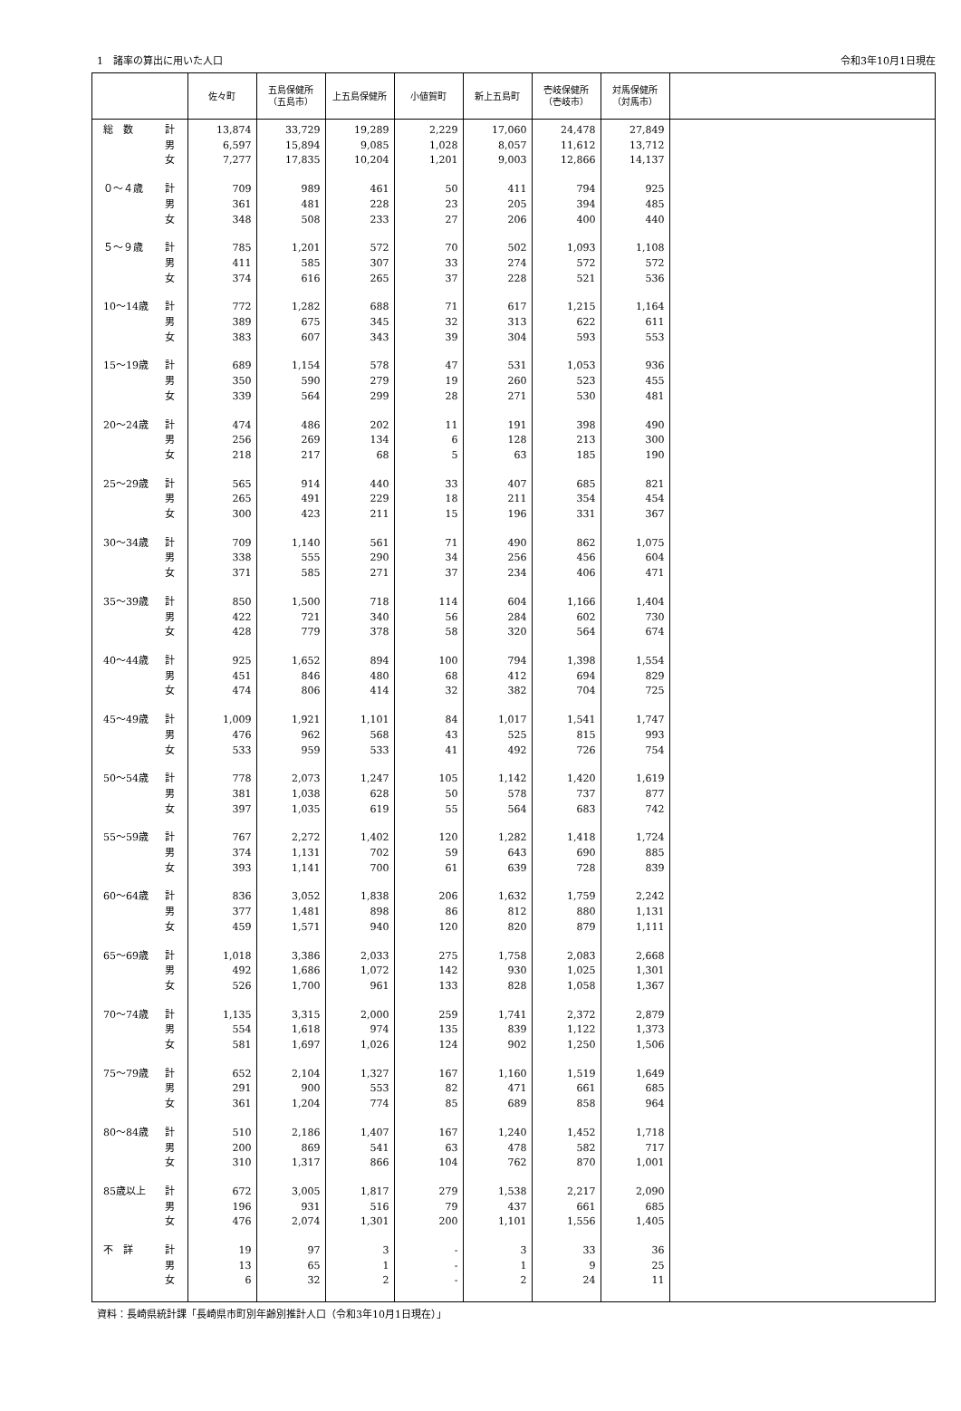1　諸率の算出に用いた人口 令和3年10月1日現在
| | | 佐々町 | 五島保健所 （五島市） | 上五島保健所 | 小値賀町 | 新上五島町 | 壱岐保健所 （壱岐市） | 対馬保健所 （対馬市） | |
| --- | --- | --- | --- | --- | --- | --- | --- | --- | --- |
| 総 数 | 計 | 13,874 | 33,729 | 19,289 | 2,229 | 17,060 | 24,478 | 27,849 | |
| | 男 | 6,597 | 15,894 | 9,085 | 1,028 | 8,057 | 11,612 | 13,712 | |
| | 女 | 7,277 | 17,835 | 10,204 | 1,201 | 9,003 | 12,866 | 14,137 | |
| ０～４歳 | 計 | 709 | 989 | 461 | 50 | 411 | 794 | 925 | |
| | 男 | 361 | 481 | 228 | 23 | 205 | 394 | 485 | |
| | 女 | 348 | 508 | 233 | 27 | 206 | 400 | 440 | |
| ５～９歳 | 計 | 785 | 1,201 | 572 | 70 | 502 | 1,093 | 1,108 | |
| | 男 | 411 | 585 | 307 | 33 | 274 | 572 | 572 | |
| | 女 | 374 | 616 | 265 | 37 | 228 | 521 | 536 | |
| 10～14歳 | 計 | 772 | 1,282 | 688 | 71 | 617 | 1,215 | 1,164 | |
| | 男 | 389 | 675 | 345 | 32 | 313 | 622 | 611 | |
| | 女 | 383 | 607 | 343 | 39 | 304 | 593 | 553 | |
| 15～19歳 | 計 | 689 | 1,154 | 578 | 47 | 531 | 1,053 | 936 | |
| | 男 | 350 | 590 | 279 | 19 | 260 | 523 | 455 | |
| | 女 | 339 | 564 | 299 | 28 | 271 | 530 | 481 | |
| 20～24歳 | 計 | 474 | 486 | 202 | 11 | 191 | 398 | 490 | |
| | 男 | 256 | 269 | 134 | 6 | 128 | 213 | 300 | |
| | 女 | 218 | 217 | 68 | 5 | 63 | 185 | 190 | |
| 25～29歳 | 計 | 565 | 914 | 440 | 33 | 407 | 685 | 821 | |
| | 男 | 265 | 491 | 229 | 18 | 211 | 354 | 454 | |
| | 女 | 300 | 423 | 211 | 15 | 196 | 331 | 367 | |
| 30～34歳 | 計 | 709 | 1,140 | 561 | 71 | 490 | 862 | 1,075 | |
| | 男 | 338 | 555 | 290 | 34 | 256 | 456 | 604 | |
| | 女 | 371 | 585 | 271 | 37 | 234 | 406 | 471 | |
| 35～39歳 | 計 | 850 | 1,500 | 718 | 114 | 604 | 1,166 | 1,404 | |
| | 男 | 422 | 721 | 340 | 56 | 284 | 602 | 730 | |
| | 女 | 428 | 779 | 378 | 58 | 320 | 564 | 674 | |
| 40～44歳 | 計 | 925 | 1,652 | 894 | 100 | 794 | 1,398 | 1,554 | |
| | 男 | 451 | 846 | 480 | 68 | 412 | 694 | 829 | |
| | 女 | 474 | 806 | 414 | 32 | 382 | 704 | 725 | |
| 45～49歳 | 計 | 1,009 | 1,921 | 1,101 | 84 | 1,017 | 1,541 | 1,747 | |
| | 男 | 476 | 962 | 568 | 43 | 525 | 815 | 993 | |
| | 女 | 533 | 959 | 533 | 41 | 492 | 726 | 754 | |
| 50～54歳 | 計 | 778 | 2,073 | 1,247 | 105 | 1,142 | 1,420 | 1,619 | |
| | 男 | 381 | 1,038 | 628 | 50 | 578 | 737 | 877 | |
| | 女 | 397 | 1,035 | 619 | 55 | 564 | 683 | 742 | |
| 55～59歳 | 計 | 767 | 2,272 | 1,402 | 120 | 1,282 | 1,418 | 1,724 | |
| | 男 | 374 | 1,131 | 702 | 59 | 643 | 690 | 885 | |
| | 女 | 393 | 1,141 | 700 | 61 | 639 | 728 | 839 | |
| 60～64歳 | 計 | 836 | 3,052 | 1,838 | 206 | 1,632 | 1,759 | 2,242 | |
| | 男 | 377 | 1,481 | 898 | 86 | 812 | 880 | 1,131 | |
| | 女 | 459 | 1,571 | 940 | 120 | 820 | 879 | 1,111 | |
| 65～69歳 | 計 | 1,018 | 3,386 | 2,033 | 275 | 1,758 | 2,083 | 2,668 | |
| | 男 | 492 | 1,686 | 1,072 | 142 | 930 | 1,025 | 1,301 | |
| | 女 | 526 | 1,700 | 961 | 133 | 828 | 1,058 | 1,367 | |
| 70～74歳 | 計 | 1,135 | 3,315 | 2,000 | 259 | 1,741 | 2,372 | 2,879 | |
| | 男 | 554 | 1,618 | 974 | 135 | 839 | 1,122 | 1,373 | |
| | 女 | 581 | 1,697 | 1,026 | 124 | 902 | 1,250 | 1,506 | |
| 75～79歳 | 計 | 652 | 2,104 | 1,327 | 167 | 1,160 | 1,519 | 1,649 | |
| | 男 | 291 | 900 | 553 | 82 | 471 | 661 | 685 | |
| | 女 | 361 | 1,204 | 774 | 85 | 689 | 858 | 964 | |
| 80～84歳 | 計 | 510 | 2,186 | 1,407 | 167 | 1,240 | 1,452 | 1,718 | |
| | 男 | 200 | 869 | 541 | 63 | 478 | 582 | 717 | |
| | 女 | 310 | 1,317 | 866 | 104 | 762 | 870 | 1,001 | |
| 85歳以上 | 計 | 672 | 3,005 | 1,817 | 279 | 1,538 | 2,217 | 2,090 | |
| | 男 | 196 | 931 | 516 | 79 | 437 | 661 | 685 | |
| | 女 | 476 | 2,074 | 1,301 | 200 | 1,101 | 1,556 | 1,405 | |
| 不 詳 | 計 | 19 | 97 | 3 | - | 3 | 33 | 36 | |
| | 男 | 13 | 65 | 1 | - | 1 | 9 | 25 | |
| | 女 | 6 | 32 | 2 | - | 2 | 24 | 11 | |
資料：長崎県統計課「長崎県市町別年齢別推計人口（令和3年10月1日現在）」